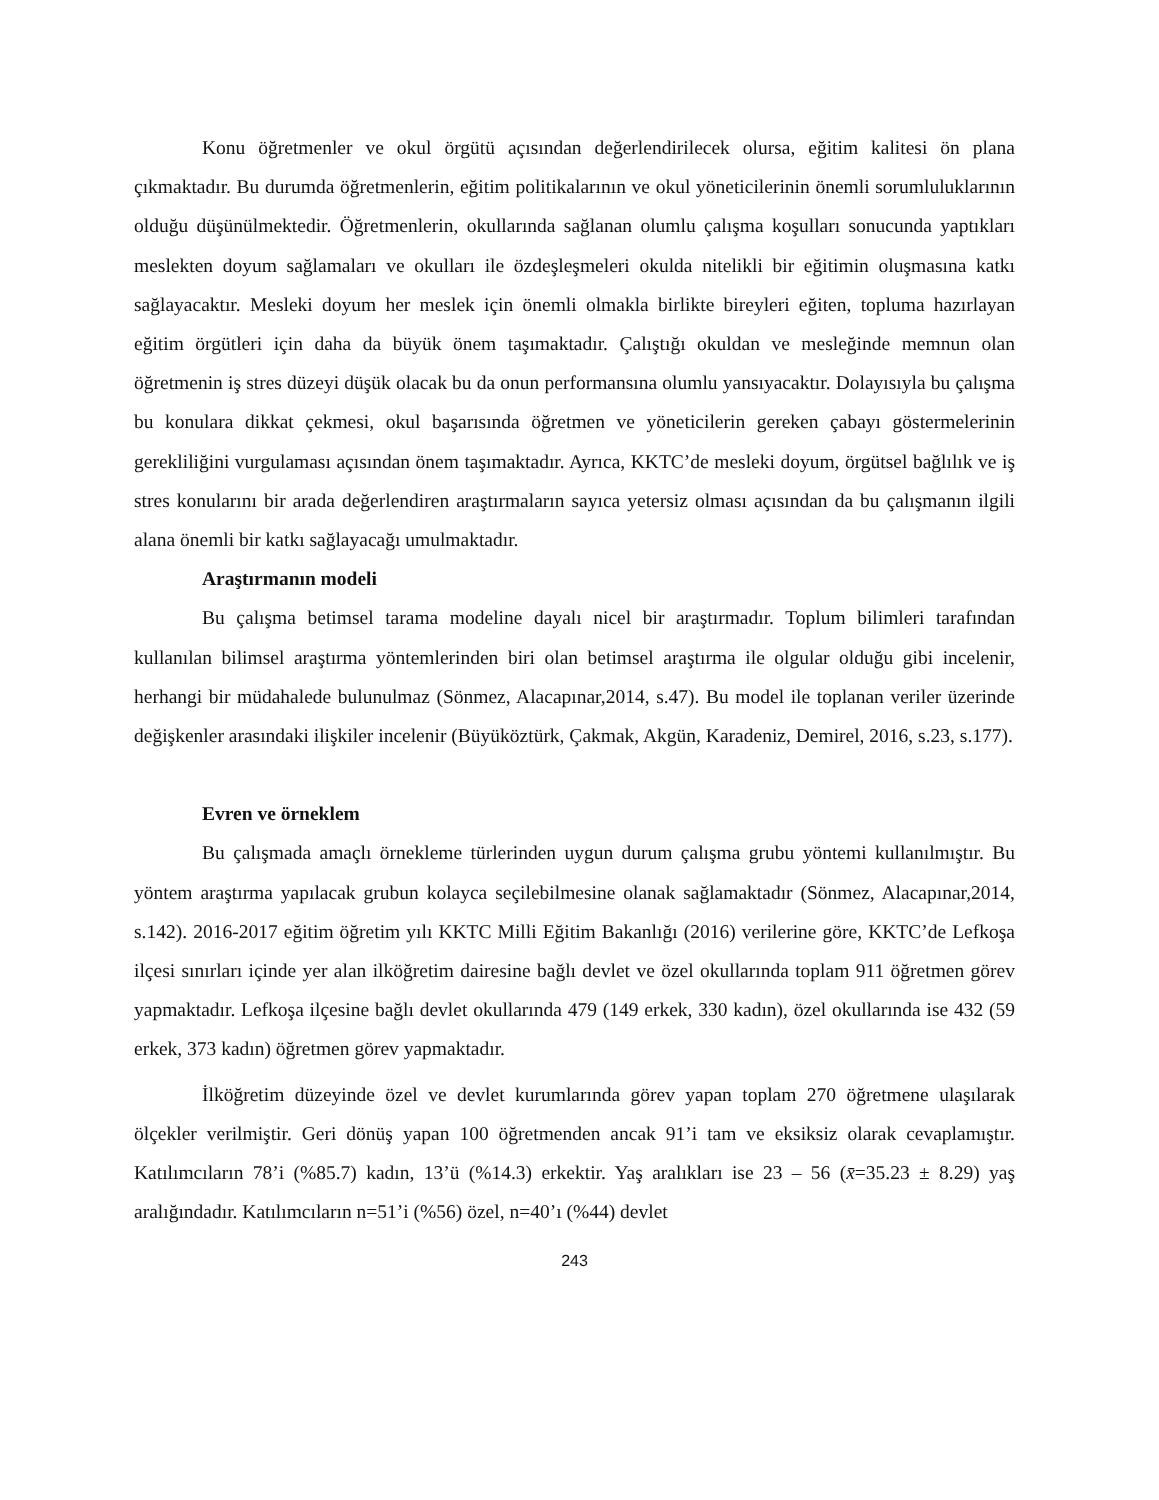Konu öğretmenler ve okul örgütü açısından değerlendirilecek olursa, eğitim kalitesi ön plana çıkmaktadır. Bu durumda öğretmenlerin, eğitim politikalarının ve okul yöneticilerinin önemli sorumluluklarının olduğu düşünülmektedir. Öğretmenlerin, okullarında sağlanan olumlu çalışma koşulları sonucunda yaptıkları meslekten doyum sağlamaları ve okulları ile özdeşleşmeleri okulda nitelikli bir eğitimin oluşmasına katkı sağlayacaktır. Mesleki doyum her meslek için önemli olmakla birlikte bireyleri eğiten, topluma hazırlayan eğitim örgütleri için daha da büyük önem taşımaktadır. Çalıştığı okuldan ve mesleğinde memnun olan öğretmenin iş stres düzeyi düşük olacak bu da onun performansına olumlu yansıyacaktır. Dolayısıyla bu çalışma bu konulara dikkat çekmesi, okul başarısında öğretmen ve yöneticilerin gereken çabayı göstermelerinin gerekliliğini vurgulaması açısından önem taşımaktadır. Ayrıca, KKTC’de mesleki doyum, örgütsel bağlılık ve iş stres konularını bir arada değerlendiren araştırmaların sayıca yetersiz olması açısından da bu çalışmanın ilgili alana önemli bir katkı sağlayacağı umulmaktadır.
Araştırmanın modeli
Bu çalışma betimsel tarama modeline dayalı nicel bir araştırmadır. Toplum bilimleri tarafından kullanılan bilimsel araştırma yöntemlerinden biri olan betimsel araştırma ile olgular olduğu gibi incelenir, herhangi bir müdahalede bulunulmaz (Sönmez, Alacapınar,2014, s.47). Bu model ile toplanan veriler üzerinde değişkenler arasındaki ilişkiler incelenir (Büyüköztürk, Çakmak, Akgün, Karadeniz, Demirel, 2016, s.23, s.177).
Evren ve örneklem
Bu çalışmada amaçlı örnekleme türlerinden uygun durum çalışma grubu yöntemi kullanılmıştır. Bu yöntem araştırma yapılacak grubun kolayca seçilebilmesine olanak sağlamaktadır (Sönmez, Alacapınar,2014, s.142). 2016-2017 eğitim öğretim yılı KKTC Milli Eğitim Bakanlığı (2016) verilerine göre, KKTC’de Lefkoşa ilçesi sınırları içinde yer alan ilköğretim dairesine bağlı devlet ve özel okullarında toplam 911 öğretmen görev yapmaktadır. Lefkoşa ilçesine bağlı devlet okullarında 479 (149 erkek, 330 kadın), özel okullarında ise 432 (59 erkek, 373 kadın) öğretmen görev yapmaktadır.
İlköğretim düzeyinde özel ve devlet kurumlarında görev yapan toplam 270 öğretmene ulaşılarak ölçekler verilmiştir. Geri dönüş yapan 100 öğretmenden ancak 91’i tam ve eksiksiz olarak cevaplamıştır. Katılımcıların 78’i (%85.7) kadın, 13’ü (%14.3) erkektir. Yaş aralıkları ise 23 – 56 (x̄=35.23 ± 8.29) yaş aralığındadır. Katılımcıların n=51’i (%56) özel, n=40’ı (%44) devlet
243